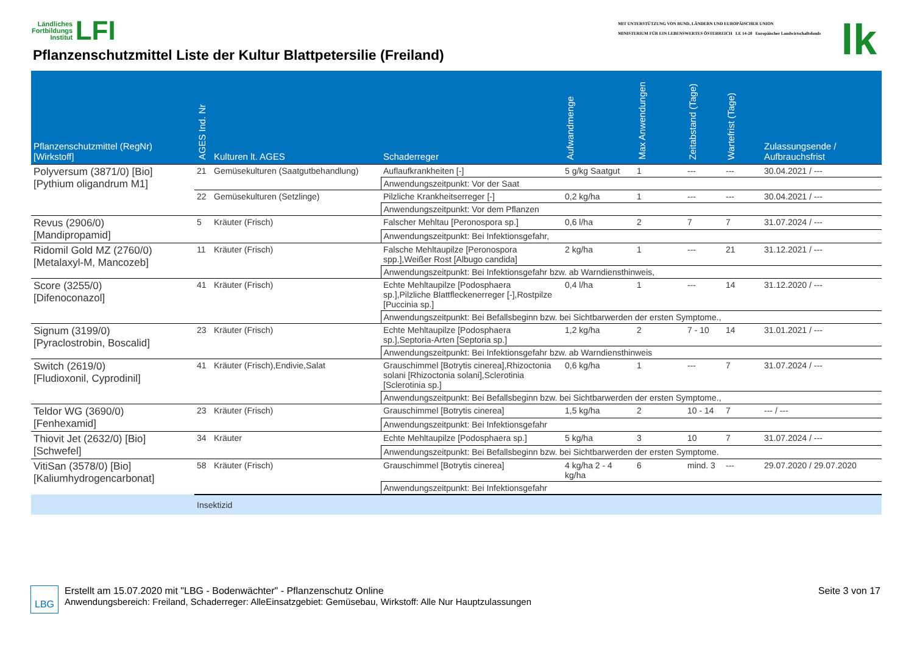Ländliches
Fortbildungs
Institut LFI
Pflanzenschutzmittel Liste der Kultur Blattpetersilie (Freiland)
MIT UNTERSTÜTZUNG VON BUND, LÄNDERN UND EUROPÄISCHER UNION
MINISTERIUM FÜR EIN LEBENSWERTES ÖSTERREICH LE 14-20 Europäischer Landwirtschaftsfonds
lk
| Pflanzenschutzmittel (RegNr) [Wirkstoff] | AGES Ind. Nr | Kulturen lt. AGES | Schaderreger | Aufwandmenge | Max Anwendungen | Zeitabstand (Tage) | Wartefrist (Tage) | Zulassungsende / Aufbrauchsfrist |
| --- | --- | --- | --- | --- | --- | --- | --- | --- |
| Polyversum (3871/0) [Bio] [Pythium oligandrum M1] | 21 | Gemüsekulturen (Saatgutbehandlung) | Auflaufkrankheiten [-] | 5 g/kg Saatgut | 1 | --- | --- | 30.04.2021 / --- |
| | | | Anwendungszeitpunkt: Vor der Saat | | | | | |
| | 22 | Gemüsekulturen (Setzlinge) | Pilzliche Krankheitserreger [-] | 0,2 kg/ha | 1 | --- | --- | 30.04.2021 / --- |
| | | | Anwendungszeitpunkt: Vor dem Pflanzen | | | | | |
| Revus (2906/0) [Mandipropamid] | 5 | Kräuter (Frisch) | Falscher Mehltau [Peronospora sp.] | 0,6 l/ha | 2 | 7 | 7 | 31.07.2024 / --- |
| | | | Anwendungszeitpunkt: Bei Infektionsgefahr, | | | | | |
| Ridomil Gold MZ (2760/0) [Metalaxyl-M, Mancozeb] | 11 | Kräuter (Frisch) | Falsche Mehltaupilze [Peronospora spp.],Weißer Rost [Albugo candida] | 2 kg/ha | 1 | --- | 21 | 31.12.2021 / --- |
| | | | Anwendungszeitpunkt: Bei Infektionsgefahr bzw. ab Warndiensthinweis, | | | | | |
| Score (3255/0) [Difenoconazol] | 41 | Kräuter (Frisch) | Echte Mehltaupilze [Podosphaera sp.],Pilzliche Blattfleckenerreger [-],Rostpilze [Puccinia sp.] | 0,4 l/ha | 1 | --- | 14 | 31.12.2020 / --- |
| | | | Anwendungszeitpunkt: Bei Befallsbeginn bzw. bei Sichtbarwerden der ersten Symptome., | | | | | |
| Signum (3199/0) [Pyraclostrobin, Boscalid] | 23 | Kräuter (Frisch) | Echte Mehltaupilze [Podosphaera sp.],Septoria-Arten [Septoria sp.] | 1,2 kg/ha | 2 | 7 - 10 | 14 | 31.01.2021 / --- |
| | | | Anwendungszeitpunkt: Bei Infektionsgefahr bzw. ab Warndiensthinweis | | | | | |
| Switch (2619/0) [Fludioxonil, Cyprodinil] | 41 | Kräuter (Frisch),Endivie,Salat | Grauschimmel [Botrytis cinerea],Rhizoctonia solani [Rhizoctonia solani],Sclerotinia [Sclerotinia sp.] | 0,6 kg/ha | 1 | --- | 7 | 31.07.2024 / --- |
| | | | Anwendungszeitpunkt: Bei Befallsbeginn bzw. bei Sichtbarwerden der ersten Symptome., | | | | | |
| Teldor WG (3690/0) [Fenhexamid] | 23 | Kräuter (Frisch) | Grauschimmel [Botrytis cinerea] | 1,5 kg/ha | 2 | 10 - 14 | 7 | --- / --- |
| | | | Anwendungszeitpunkt: Bei Infektionsgefahr | | | | | |
| Thiovit Jet (2632/0) [Bio] [Schwefel] | 34 | Kräuter | Echte Mehltaupilze [Podosphaera sp.] | 5 kg/ha | 3 | 10 | 7 | 31.07.2024 / --- |
| | | | Anwendungszeitpunkt: Bei Befallsbeginn bzw. bei Sichtbarwerden der ersten Symptome. | | | | | |
| VitiSan (3578/0) [Bio] [Kaliumhydrogencarbonat] | 58 | Kräuter (Frisch) | Grauschimmel [Botrytis cinerea] | 4 kg/ha 2 - 4 kg/ha | 6 | mind. 3 | --- | 29.07.2020 / 29.07.2020 |
| | | | Anwendungszeitpunkt: Bei Infektionsgefahr | | | | | |
| | Insektizid | | | | | | | |
LBG Erstellt am 15.07.2020 mit "LBG - Bodenwächter" - Pflanzenschutz Online
Anwendungsbereich: Freiland, Schaderreger: AlleEinsatzgebiet: Gemüsebau, Wirkstoff: Alle Nur Hauptzulassungen
Seite 3 von 17